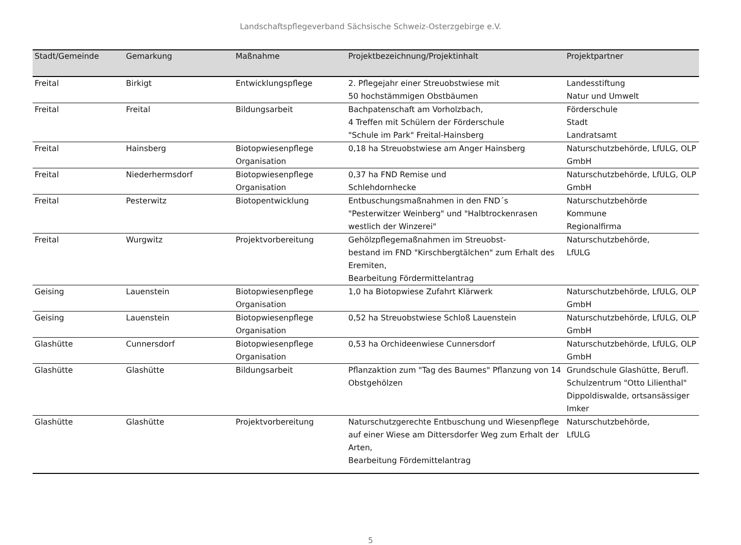Landschaftspflegeverband Sächsische Schweiz-Osterzgebirge e.V.
| Stadt/Gemeinde | Gemarkung | Maßnahme | Projektbezeichnung/Projektinhalt | Projektpartner |
| --- | --- | --- | --- | --- |
| Freital | Birkigt | Entwicklungspflege | 2. Pflegejahr einer Streuobstwiese mit 50 hochstämmigen Obstbäumen | Landesstiftung Natur und Umwelt |
| Freital | Freital | Bildungsarbeit | Bachpatenschaft am Vorholzbach, 4 Treffen mit Schülern der Förderschule "Schule im Park" Freital-Hainsberg | Förderschule Stadt Landratsamt |
| Freital | Hainsberg | Biotopwiesenpflege Organisation | 0,18 ha Streuobstwiese am Anger Hainsberg | Naturschutzbehörde, LfULG, OLP GmbH |
| Freital | Niederhermsdorf | Biotopwiesenpflege Organisation | 0,37 ha FND Remise und Schlehdornhecke | Naturschutzbehörde, LfULG, OLP GmbH |
| Freital | Pesterwitz | Biotopentwicklung | Entbuschungsmaßnahmen in den FND´s "Pesterwitzer Weinberg" und "Halbtrockenrasen westlich der Winzerei" | Naturschutzbehörde Kommune Regionalfirma |
| Freital | Wurgwitz | Projektvorbereitung | Gehölzpflegemaßnahmen im Streuobst- bestand im FND "Kirschbergtälchen" zum Erhalt des Eremiten, Bearbeitung Fördermittelantrag | Naturschutzbehörde, LfULG |
| Geising | Lauenstein | Biotopwiesenpflege Organisation | 1,0 ha Biotopwiese Zufahrt Klärwerk | Naturschutzbehörde, LfULG, OLP GmbH |
| Geising | Lauenstein | Biotopwiesenpflege Organisation | 0,52 ha Streuobstwiese Schloß Lauenstein | Naturschutzbehörde, LfULG, OLP GmbH |
| Glashütte | Cunnersdorf | Biotopwiesenpflege Organisation | 0,53 ha Orchideenwiese Cunnersdorf | Naturschutzbehörde, LfULG, OLP GmbH |
| Glashütte | Glashütte | Bildungsarbeit | Pflanzaktion zum "Tag des Baumes" Pflanzung von 14 Obstgehölzen | Grundschule Glashütte, Berufl. Schulzentrum "Otto Lilienthal" Dippoldiswalde, ortsansässiger Imker |
| Glashütte | Glashütte | Projektvorbereitung | Naturschutzgerechte Entbuschung und Wiesenpflege auf einer Wiese am Dittersdorfer Weg zum Erhalt der Arten, Bearbeitung Fördemittelantrag | Naturschutzbehörde, LfULG |
5